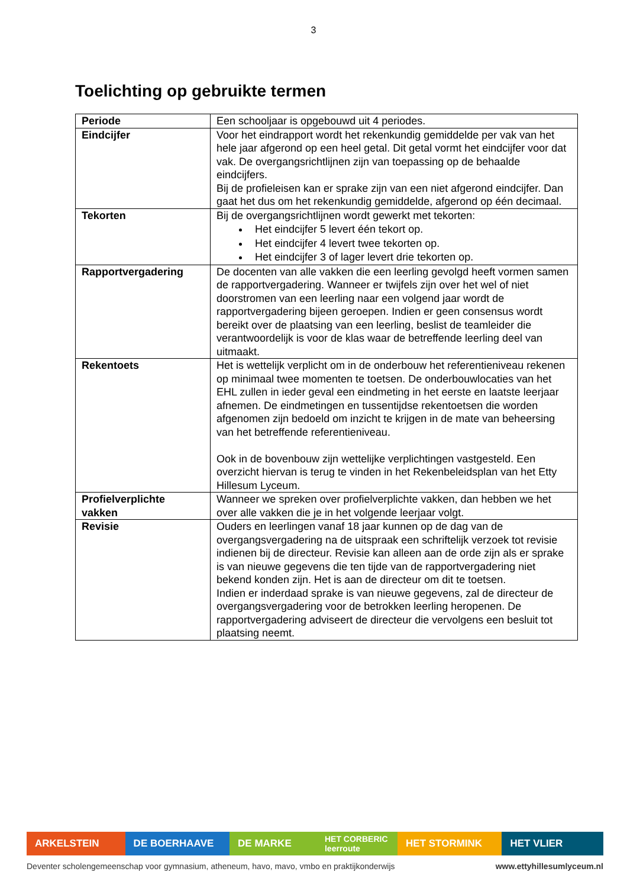3
Toelichting op gebruikte termen
| Periode | Een schooljaar is opgebouwd uit 4 periodes. |
| Eindcijfer | Voor het eindrapport wordt het rekenkundig gemiddelde per vak van het hele jaar afgerond op een heel getal. Dit getal vormt het eindcijfer voor dat vak. De overgangsrichtlijnen zijn van toepassing op de behaalde eindcijfers. Bij de profieleisen kan er sprake zijn van een niet afgerond eindcijfer. Dan gaat het dus om het rekenkundig gemiddelde, afgerond op één decimaal. |
| Tekorten | Bij de overgangsrichtlijnen wordt gewerkt met tekorten: Het eindcijfer 5 levert één tekort op. Het eindcijfer 4 levert twee tekorten op. Het eindcijfer 3 of lager levert drie tekorten op. |
| Rapportvergadering | De docenten van alle vakken die een leerling gevolgd heeft vormen samen de rapportvergadering. Wanneer er twijfels zijn over het wel of niet doorstromen van een leerling naar een volgend jaar wordt de rapportvergadering bijeen geroepen. Indien er geen consensus wordt bereikt over de plaatsing van een leerling, beslist de teamleider die verantwoordelijk is voor de klas waar de betreffende leerling deel van uitmaakt. |
| Rekentoets | Het is wettelijk verplicht om in de onderbouw het referentieniveau rekenen op minimaal twee momenten te toetsen. De onderbouwlocaties van het EHL zullen in ieder geval een eindmeting in het eerste en laatste leerjaar afnemen. De eindmetingen en tussentijdse rekentoetsen die worden afgenomen zijn bedoeld om inzicht te krijgen in de mate van beheersing van het betreffende referentieniveau. Ook in de bovenbouw zijn wettelijke verplichtingen vastgesteld. Een overzicht hiervan is terug te vinden in het Rekenbeleidsplan van het Etty Hillesum Lyceum. |
| Profielverplichte vakken | Wanneer we spreken over profielverplichte vakken, dan hebben we het over alle vakken die je in het volgende leerjaar volgt. |
| Revisie | Ouders en leerlingen vanaf 18 jaar kunnen op de dag van de overgangsvergadering na de uitspraak een schriftelijk verzoek tot revisie indienen bij de directeur. Revisie kan alleen aan de orde zijn als er sprake is van nieuwe gegevens die ten tijde van de rapportvergadering niet bekend konden zijn. Het is aan de directeur om dit te toetsen. Indien er inderdaad sprake is van nieuwe gegevens, zal de directeur de overgangsvergadering voor de betrokken leerling heropenen. De rapportvergadering adviseert de directeur die vervolgens een besluit tot plaatsing neemt. |
ARKELSTEIN DE BOERHAAVE DE MARKE
HET CORBERIC leerroute
HET STORMINK HET VLIER
Deventer scholengemeenschap voor gymnasium, atheneum, havo, mavo, vmbo en praktijkonderwijs www.ettyhillesumlyceum.nl